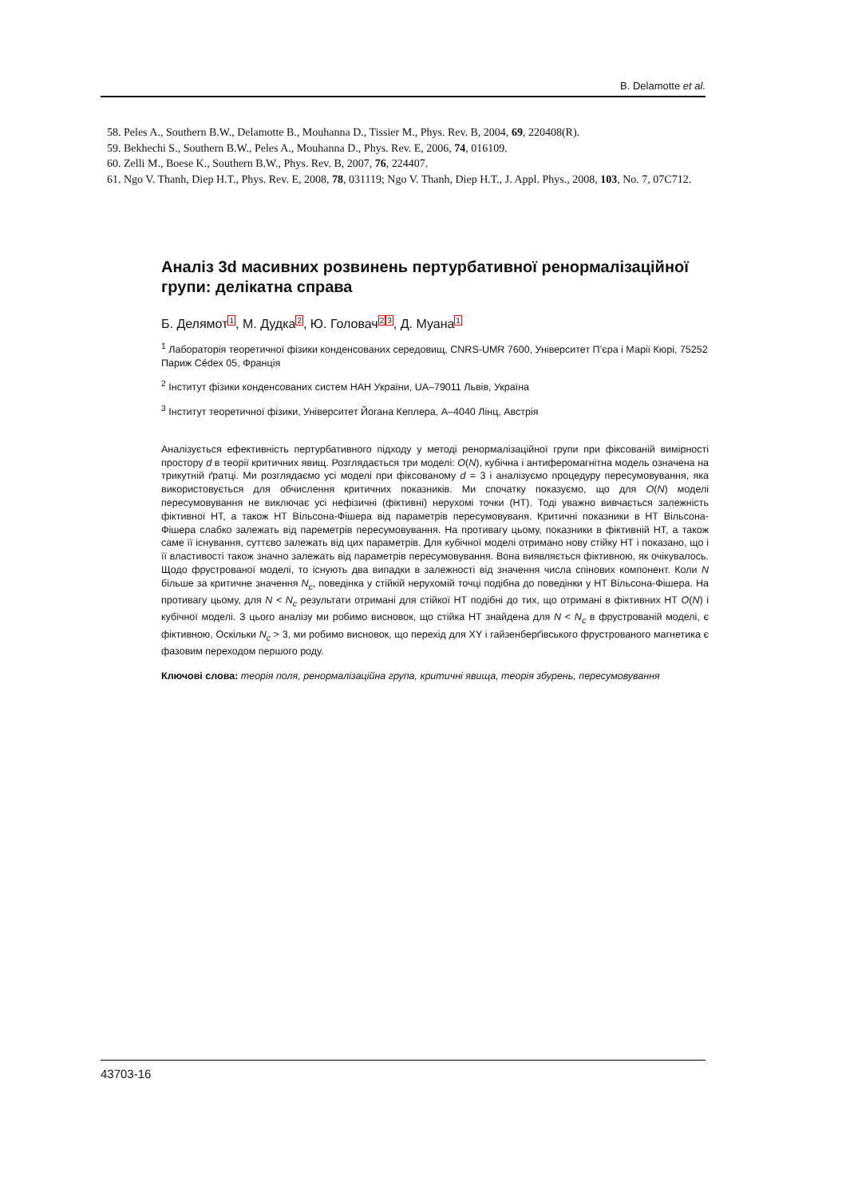B. Delamotte et al.
58. Peles A., Southern B.W., Delamotte B., Mouhanna D., Tissier M., Phys. Rev. B, 2004, 69, 220408(R).
59. Bekhechi S., Southern B.W., Peles A., Mouhanna D., Phys. Rev. E, 2006, 74, 016109.
60. Zelli M., Boese K., Southern B.W., Phys. Rev. B, 2007, 76, 224407.
61. Ngo V. Thanh, Diep H.T., Phys. Rev. E, 2008, 78, 031119; Ngo V. Thanh, Diep H.T., J. Appl. Phys., 2008, 103, No. 7, 07C712.
Аналіз 3d масивних розвинень пертурбативної ренормалізаційної групи: делікатна справа
Б. Делямот1, М. Дудка2, Ю. Головач23, Д. Муана1
<sup>1</sup> Лабораторія теоретичної фізики конденсованих середовищ, CNRS-UMR 7600, Університет П’єра і Марії Кюрі, 75252 Париж Cédex 05, Франція
<sup>2</sup> Інститут фізики конденсованих систем НАН України, UA–79011 Львів, Україна
<sup>3</sup> Інститут теоретичної фізики, Університет Йогана Кеплера, A–4040 Лінц, Австрія
Аналізується ефективність пертурбативного підходу у методі ренормалізаційної групи при фіксованій вимірності простору d в теорії критичних явищ. Розглядається три моделі: O(N), кубічна і антиферомагнітна модель означена на трикутній ґратці. Ми розглядаємо усі моделі при фіксованому d = 3 і аналізуємо процедуру пересумовування, яка використовується для обчислення критичних показників. Ми спочатку показуємо, що для O(N) моделі пересумовування не виключає усі нефізичні (фіктивні) нерухомі точки (НТ). Тоді уважно вивчається залежність фіктивної НТ, а також НТ Вільсона-Фішера від параметрів пересумовуваня. Критичні показники в НТ Вільсона-Фішера слабко залежать від пареметрів пересумовування. На противагу цьому, показники в фіктивній НТ, а також саме її існування, суттєво залежать від цих параметрів. Для кубічної моделі отримано нову стійку НТ і показано, що і її властивості також значно залежать від параметрів пересумовування. Вона виявляється фіктивною, як очікувалось. Щодо фрустрованої моделі, то існують два випадки в залежності від значення числа спінових компонент. Коли N більше за критичне значення N<sub>c</sub>, поведінка у стійкій нерухомій точці подібна до поведінки у НТ Вільсона-Фішера. На противагу цьому, для N < N<sub>c</sub> результати отримані для стійкої НТ подібні до тих, що отримані в фіктивних НТ O(N) і кубічної моделі. З цього аналізу ми робимо висновок, що стійка НТ знайдена для N < N<sub>c</sub> в фрустрованій моделі, є фіктивною, Оскільки N<sub>c</sub> > 3, ми робимо висновок, що перехід для XY і гайзенберґівського фрустрованого магнетика є фазовим переходом першого роду.
Ключові слова: теорія поля, ренормалізаційна група, критичні явища, теорія збурень, пересумовування
43703-16